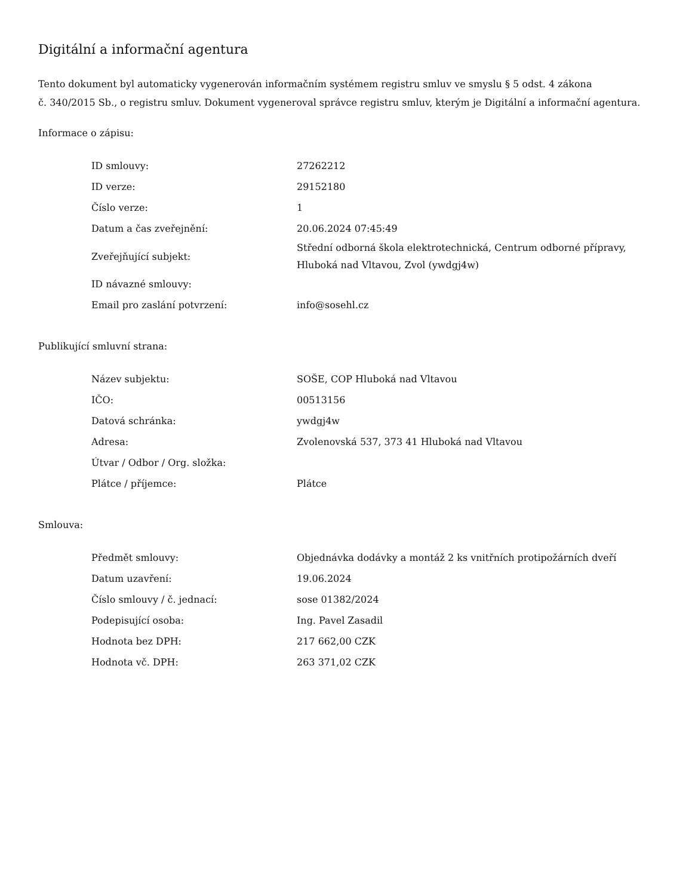Digitální a informační agentura
Tento dokument byl automaticky vygenerován informačním systémem registru smluv ve smyslu § 5 odst. 4 zákona
č. 340/2015 Sb., o registru smluv. Dokument vygeneroval správce registru smluv, kterým je Digitální a informační agentura.
Informace o zápisu:
| ID smlouvy: | 27262212 |
| ID verze: | 29152180 |
| Číslo verze: | 1 |
| Datum a čas zveřejnění: | 20.06.2024 07:45:49 |
| Zveřejňující subjekt: | Střední odborná škola elektrotechnická, Centrum odborné přípravy, Hluboká nad Vltavou, Zvol (ywdgj4w) |
| ID návazné smlouvy: | |
| Email pro zaslání potvrzení: | info@sosehl.cz |
Publikující smluvní strana:
| Název subjektu: | SOŠE, COP Hluboká nad Vltavou |
| IČO: | 00513156 |
| Datová schránka: | ywdgj4w |
| Adresa: | Zvolenovská 537, 373 41 Hluboká nad Vltavou |
| Útvar / Odbor / Org. složka: | |
| Plátce / příjemce: | Plátce |
Smlouva:
| Předmět smlouvy: | Objednávka dodávky a montáž 2 ks vnitřních protipožárních dveří |
| Datum uzavření: | 19.06.2024 |
| Číslo smlouvy / č. jednací: | sose 01382/2024 |
| Podepisující osoba: | Ing. Pavel Zasadil |
| Hodnota bez DPH: | 217 662,00 CZK |
| Hodnota vč. DPH: | 263 371,02 CZK |